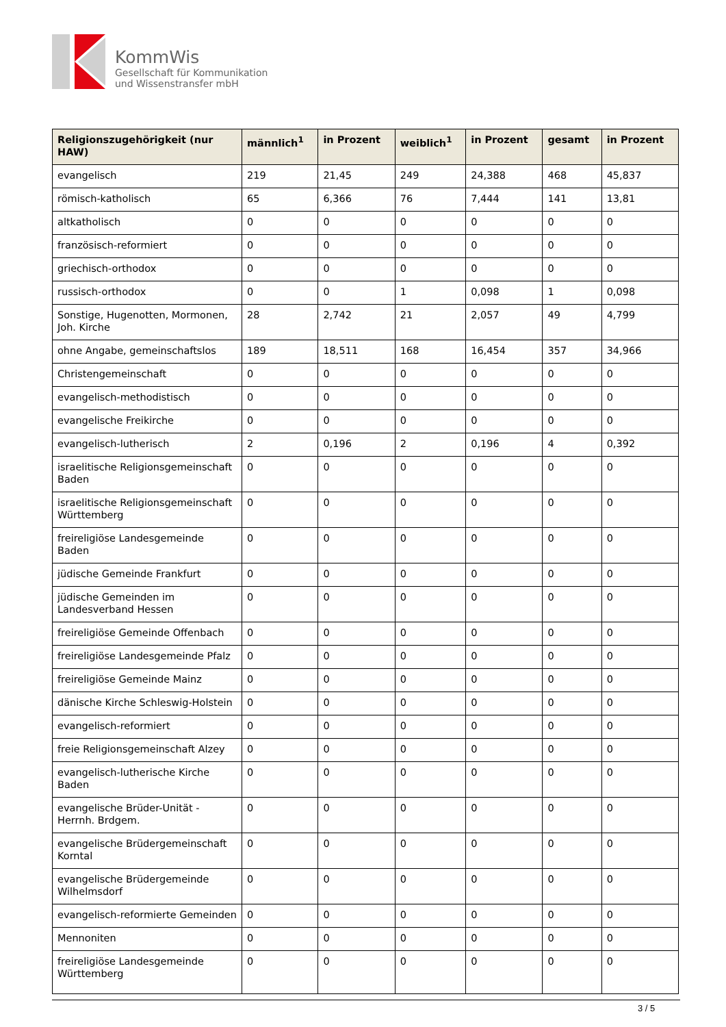KommWis
Gesellschaft für Kommunikation
und Wissenstransfer mbH
| Religionszugehörigkeit (nur HAW) | männlich<sup>1</sup> | in Prozent | weiblich<sup>1</sup> | in Prozent | gesamt | in Prozent |
| --- | --- | --- | --- | --- | --- | --- |
| evangelisch | 219 | 21,45 | 249 | 24,388 | 468 | 45,837 |
| römisch-katholisch | 65 | 6,366 | 76 | 7,444 | 141 | 13,81 |
| altkatholisch | 0 | 0 | 0 | 0 | 0 | 0 |
| französisch-reformiert | 0 | 0 | 0 | 0 | 0 | 0 |
| griechisch-orthodox | 0 | 0 | 0 | 0 | 0 | 0 |
| russisch-orthodox | 0 | 0 | 1 | 0,098 | 1 | 0,098 |
| Sonstige, Hugenotten, Mormonen, Joh. Kirche | 28 | 2,742 | 21 | 2,057 | 49 | 4,799 |
| ohne Angabe, gemeinschaftslos | 189 | 18,511 | 168 | 16,454 | 357 | 34,966 |
| Christengemeinschaft | 0 | 0 | 0 | 0 | 0 | 0 |
| evangelisch-methodistisch | 0 | 0 | 0 | 0 | 0 | 0 |
| evangelische Freikirche | 0 | 0 | 0 | 0 | 0 | 0 |
| evangelisch-lutherisch | 2 | 0,196 | 2 | 0,196 | 4 | 0,392 |
| israelitische Religionsgemeinschaft Baden | 0 | 0 | 0 | 0 | 0 | 0 |
| israelitische Religionsgemeinschaft Württemberg | 0 | 0 | 0 | 0 | 0 | 0 |
| freireligiöse Landesgemeinde Baden | 0 | 0 | 0 | 0 | 0 | 0 |
| jüdische Gemeinde Frankfurt | 0 | 0 | 0 | 0 | 0 | 0 |
| jüdische Gemeinden im Landesverband Hessen | 0 | 0 | 0 | 0 | 0 | 0 |
| freireligiöse Gemeinde Offenbach | 0 | 0 | 0 | 0 | 0 | 0 |
| freireligiöse Landesgemeinde Pfalz | 0 | 0 | 0 | 0 | 0 | 0 |
| freireligiöse Gemeinde Mainz | 0 | 0 | 0 | 0 | 0 | 0 |
| dänische Kirche Schleswig-Holstein | 0 | 0 | 0 | 0 | 0 | 0 |
| evangelisch-reformiert | 0 | 0 | 0 | 0 | 0 | 0 |
| freie Religionsgemeinschaft Alzey | 0 | 0 | 0 | 0 | 0 | 0 |
| evangelisch-lutherische Kirche Baden | 0 | 0 | 0 | 0 | 0 | 0 |
| evangelische Brüder-Unität - Herrnh. Brdgem. | 0 | 0 | 0 | 0 | 0 | 0 |
| evangelische Brüdergemeinschaft Korntal | 0 | 0 | 0 | 0 | 0 | 0 |
| evangelische Brüdergemeinde Wilhelmsdorf | 0 | 0 | 0 | 0 | 0 | 0 |
| evangelisch-reformierte Gemeinden | 0 | 0 | 0 | 0 | 0 | 0 |
| Mennoniten | 0 | 0 | 0 | 0 | 0 | 0 |
| freireligiöse Landesgemeinde Württemberg | 0 | 0 | 0 | 0 | 0 | 0 |
3 / 5